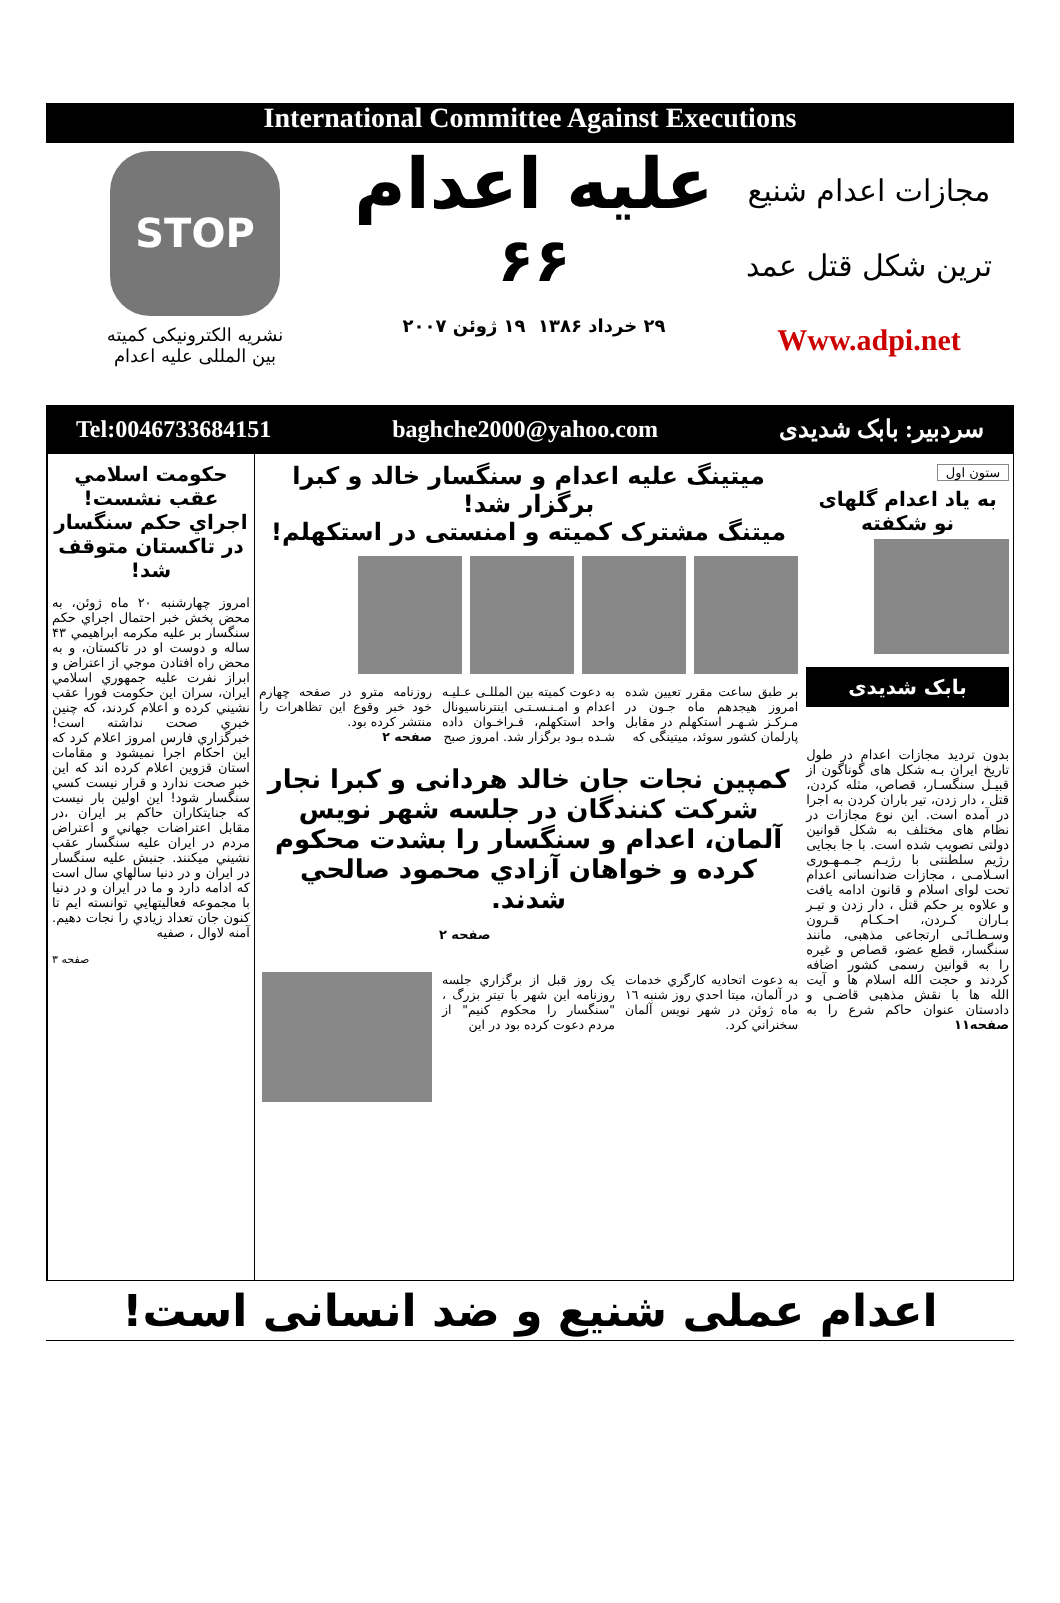International Committee Against Executions
مجازات اعدام شنيع
ترين شكل قتل عمد
Www.adpi.net
عليه اعدام
۶۶
۲۹ خرداد ۱۳۸۶ ۱۹ ژوئن ۲۰۰۷
STOP
نشريه الكترونيكی كميته
بين المللی عليه اعدام
سردبير: بابک شديدی baghche2000@yahoo.com Tel:0046733684151
ستون اول
به ياد اعدام گلهای نو شكفته
بابک شديدی
بدون ترديد مجازات اعدام در طول تاريخ ايران بـه شكل های گوناگون از قبيـل سنگسـار، قصاص، مثله كردن، قتل ، دار زدن، تير باران كردن به اجرا در آمده است. اين نوع مجازات در نظام های مختلف به شكل قوانين دولتی تصويب شده است. با جا بجايی رژيم سلطنتی با رژيـم جـمـهـوری اسـلامـی ، مجازات ضدانسانی اعدام تحت لوای اسلام و قانون ادامه يافت و علاوه بر حكم قتل ، دار زدن و تيـر بـاران كـردن، احـكـام قـرون وسـطـائـی ارتجاعی مذهبی، مانند سنگسار، قطع عضو، قصاص و غيره را به قوانين رسمی كشور اضافه كردند و حجت الله اسلام ها و آيت الله ها با نقش مذهبی قاضـی و دادستان عنوان حاكم شرع را به صفحه۱۱
ميتينگ عليه اعدام و سنگسار خالد و كبرا برگزار شد!
ميتنگ مشترک كميته و امنستی در استكهلم!
بر طبق ساعت مقرر تعيين شده امروز هيجدهم ماه جـون در مـركـز شـهـر استكهلم در مقابل پارلمان كشور سوئد، ميتينگی كه
به دعوت كميته بين المللـی عـليـه اعدام و امـنـسـتـی اينترناسيونال واحد استكهلم، فـراخـوان داده شـده بـود برگزار شد. امروز صبح
روزنامه مترو در صفحه چهارم خود خبر وقوع اين تظاهرات را منتشر كرده بود.
صفحه ۲
كمپين نجات جان خالد هردانی و كبرا نجار
شركت كنندگان در جلسه شهر نويس آلمان، اعدام و سنگسار را بشدت محكوم كرده و خواهان آزادي محمود صالحي شدند.
صفحه ۲
به دعوت اتحاديه كارگري خدمات در آلمان، ميتا احدي روز شنبه ١٦ ماه ژوئن در شهر نويس آلمان سخنراني كرد.
يک روز قبل از برگزاري جلسه روزنامه اين شهر با تيتر بزرگ ، "سنگسار را محكوم كنيم" از مردم دعوت كرده بود در اين
حكومت اسلامي عقب نشست!
اجراي حكم سنگسار در تاكستان متوقف شد!
امروز چهارشنبه ۲۰ ماه ژوئن، به محض پخش خبر احتمال اجراي حكم سنگسار بر عليه مكرمه ابراهيمي ۴۳ ساله و دوست او در تاكستان، و به محض راه افتادن موجي از اعتراض و ابراز نفرت عليه جمهوري اسلامي ايران، سران اين حكومت فورا عقب نشيني كرده و اعلام كردند، كه چنين خبري صحت نداشته است! خبرگزاري فارس امروز اعلام كرد كه اين احكام اجرا نميشود و مقامات استان قزوين اعلام كرده اند كه اين خبر صحت ندارد و قرار نيست كسي سنگسار شود! اين اولين بار نيست كه جنايتكاران حاكم بر ايران ،در مقابل اعتراضات جهاني و اعتراض مردم در ايران عليه سنگسار عقب نشيني ميكنند. جنبش عليه سنگسار در ايران و در دنيا سالهاي سال است كه ادامه دارد و ما در ايران و در دنيا با مجموعه فعاليتهايي توانسته ايم تا كنون جان تعداد زيادي را نجات دهيم. آمنه لاوال ، صفيه
صفحه ۳
اعدام عملی شنيع و ضد انسانی است!